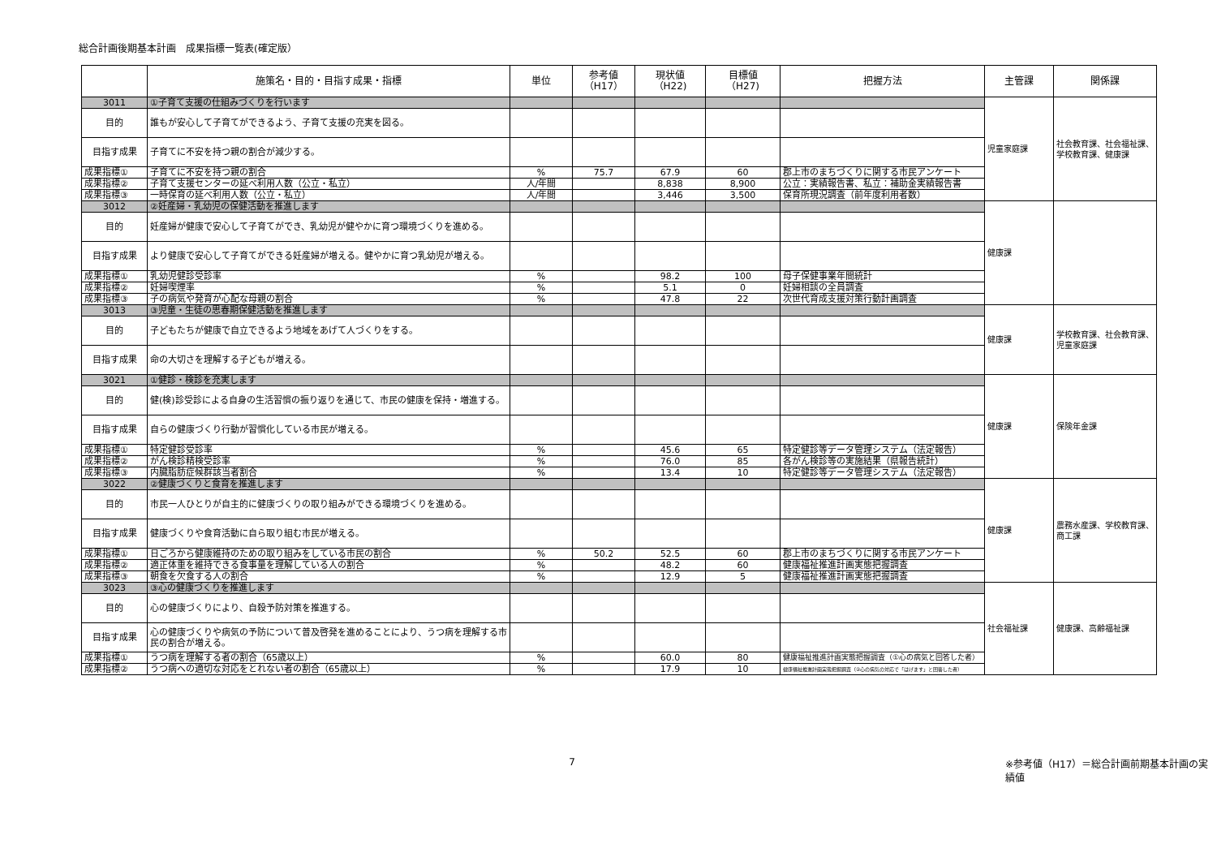総合計画後期基本計画　成果指標一覧表(確定版）
| | 施策名・目的・目指す成果・指標 | 単位 | 参考値 （H17） | 現状値 （H22) | 目標値 （H27) | 把握方法 | 主管課 | 関係課 |
| --- | --- | --- | --- | --- | --- | --- | --- | --- |
| 3011 | ①子育て支援の仕組みづくりを行います | | | | | | 児童家庭課 | 社会教育課、社会福祉課、学校教育課、健康課 |
| 目的 | 誰もが安心して子育てができるよう、子育て支援の充実を図る。 | | | | | | | |
| 目指す成果 | 子育てに不安を持つ親の割合が減少する。 | | | | | | | |
| 成果指標① | 子育てに不安を持つ親の割合 | % | 75.7 | 67.9 | 60 | 郡上市のまちづくりに関する市民アンケート | | |
| 成果指標② | 子育て支援センターの延べ利用人数（公立・私立） | 人/年間 | | 8,838 | 8,900 | 公立：実績報告書、私立：補助金実績報告書 | | |
| 成果指標③ | 一時保育の延べ利用人数（公立・私立） | 人/年間 | | 3,446 | 3,500 | 保育所現況調査（前年度利用者数） | | |
| 3012 | ②妊産婦・乳幼児の保健活動を推進します | | | | | | 健康課 | |
| 目的 | 妊産婦が健康で安心して子育てができ、乳幼児が健やかに育つ環境づくりを進める。 | | | | | | | |
| 目指す成果 | より健康で安心して子育てができる妊産婦が増える。健やかに育つ乳幼児が増える。 | | | | | | | |
| 成果指標① | 乳幼児健診受診率 | % | | 98.2 | 100 | 母子保健事業年間統計 | | |
| 成果指標② | 妊婦喫煙率 | % | | 5.1 | 0 | 妊婦相談の全員調査 | | |
| 成果指標③ | 子の病気や発育が心配な母親の割合 | % | | 47.8 | 22 | 次世代育成支援対策行動計画調査 | | |
| 3013 | ③児童・生徒の思春期保健活動を推進します | | | | | | 健康課 | 学校教育課、社会教育課、児童家庭課 |
| 目的 | 子どもたちが健康で自立できるよう地域をあげて人づくりをする。 | | | | | | | |
| 目指す成果 | 命の大切さを理解する子どもが増える。 | | | | | | | |
| 3021 | ①健診・検診を充実します | | | | | | 健康課 | 保険年金課 |
| 目的 | 健(検)診受診による自身の生活習慣の振り返りを通じて、市民の健康を保持・増進する。 | | | | | | | |
| 目指す成果 | 自らの健康づくり行動が習慣化している市民が増える。 | | | | | | | |
| 成果指標① | 特定健診受診率 | % | | 45.6 | 65 | 特定健診等データ管理システム（法定報告） | | |
| 成果指標② | がん検診精検受診率 | % | | 76.0 | 85 | 各がん検診等の実施結果（県報告統計） | | |
| 成果指標③ | 内臓脂肪症候群該当者割合 | % | | 13.4 | 10 | 特定健診等データ管理システム（法定報告） | | |
| 3022 | ②健康づくりと食育を推進します | | | | | | 健康課 | 農務水産課、学校教育課、商工課 |
| 目的 | 市民一人ひとりが自主的に健康づくりの取り組みができる環境づくりを進める。 | | | | | | | |
| 目指す成果 | 健康づくりや食育活動に自ら取り組む市民が増える。 | | | | | | | |
| 成果指標① | 日ごろから健康維持のための取り組みをしている市民の割合 | % | 50.2 | 52.5 | 60 | 郡上市のまちづくりに関する市民アンケート | | |
| 成果指標② | 適正体重を維持できる食事量を理解している人の割合 | % | | 48.2 | 60 | 健康福祉推進計画実態把握調査 | | |
| 成果指標③ | 朝食を欠食する人の割合 | % | | 12.9 | 5 | 健康福祉推進計画実態把握調査 | | |
| 3023 | ③心の健康づくりを推進します | | | | | | 社会福祉課 | 健康課、高齢福祉課 |
| 目的 | 心の健康づくりにより、自殺予防対策を推進する。 | | | | | | | |
| 目指す成果 | 心の健康づくりや病気の予防について普及啓発を進めることにより、うつ病を理解する市民の割合が増える。 | | | | | | | |
| 成果指標① | うつ病を理解する者の割合（65歳以上） | % | | 60.0 | 80 | 健康福祉推進計画実態把握調査（①心の病気と回答した者） | | |
| 成果指標② | うつ病への適切な対応をとれない者の割合（65歳以上） | % | | 17.9 | 10 | 健康福祉推進計画実態把握調査（②心の病気の対応で「はげます」と回答した者） | | |
7 ※参考値（H17）＝総合計画前期基本計画の実績値